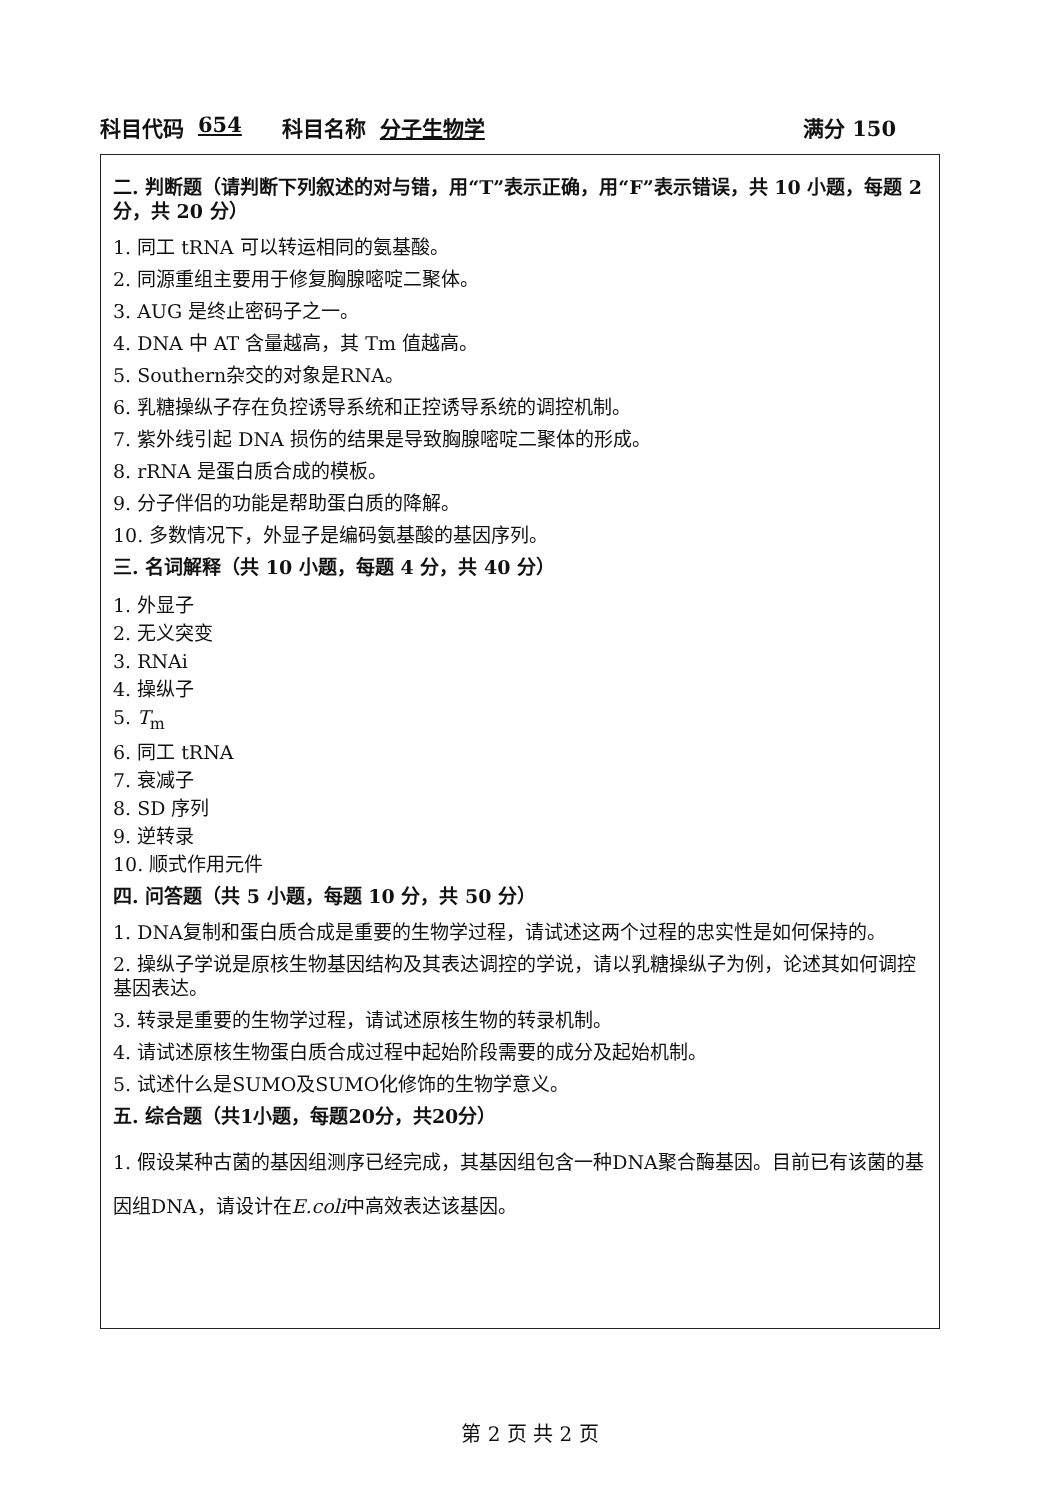科目代码 654 科目名称 分子生物学 满分 150
二. 判断题（请判断下列叙述的对与错，用“T”表示正确，用“F”表示错误，共 10 小题，每题 2 分，共 20 分）
1. 同工 tRNA 可以转运相同的氨基酸。
2. 同源重组主要用于修复胸腺嘧啶二聚体。
3. AUG 是终止密码子之一。
4. DNA 中 AT 含量越高，其 Tm 值越高。
5. Southern杂交的对象是RNA。
6. 乳糖操纵子存在负控诱导系统和正控诱导系统的调控机制。
7. 紫外线引起 DNA 损伤的结果是导致胸腺嘧啶二聚体的形成。
8. rRNA 是蛋白质合成的模板。
9. 分子伴侣的功能是帮助蛋白质的降解。
10. 多数情况下，外显子是编码氨基酸的基因序列。
三. 名词解释（共 10 小题，每题 4 分，共 40 分）
1. 外显子
2. 无义突变
3. RNAi
4. 操纵子
5. T<sub>m</sub>
6. 同工 tRNA
7. 衰减子
8. SD 序列
9. 逆转录
10. 顺式作用元件
四. 问答题（共 5 小题，每题 10 分，共 50 分）
1. DNA复制和蛋白质合成是重要的生物学过程，请试述这两个过程的忠实性是如何保持的。
2. 操纵子学说是原核生物基因结构及其表达调控的学说，请以乳糖操纵子为例，论述其如何调控基因表达。
3. 转录是重要的生物学过程，请试述原核生物的转录机制。
4. 请试述原核生物蛋白质合成过程中起始阶段需要的成分及起始机制。
5. 试述什么是SUMO及SUMO化修饰的生物学意义。
五. 综合题（共1小题，每题20分，共20分）
1. 假设某种古菌的基因组测序已经完成，其基因组包含一种DNA聚合酶基因。目前已有该菌的基因组DNA，请设计在E.coli中高效表达该基因。
第 2 页 共 2 页